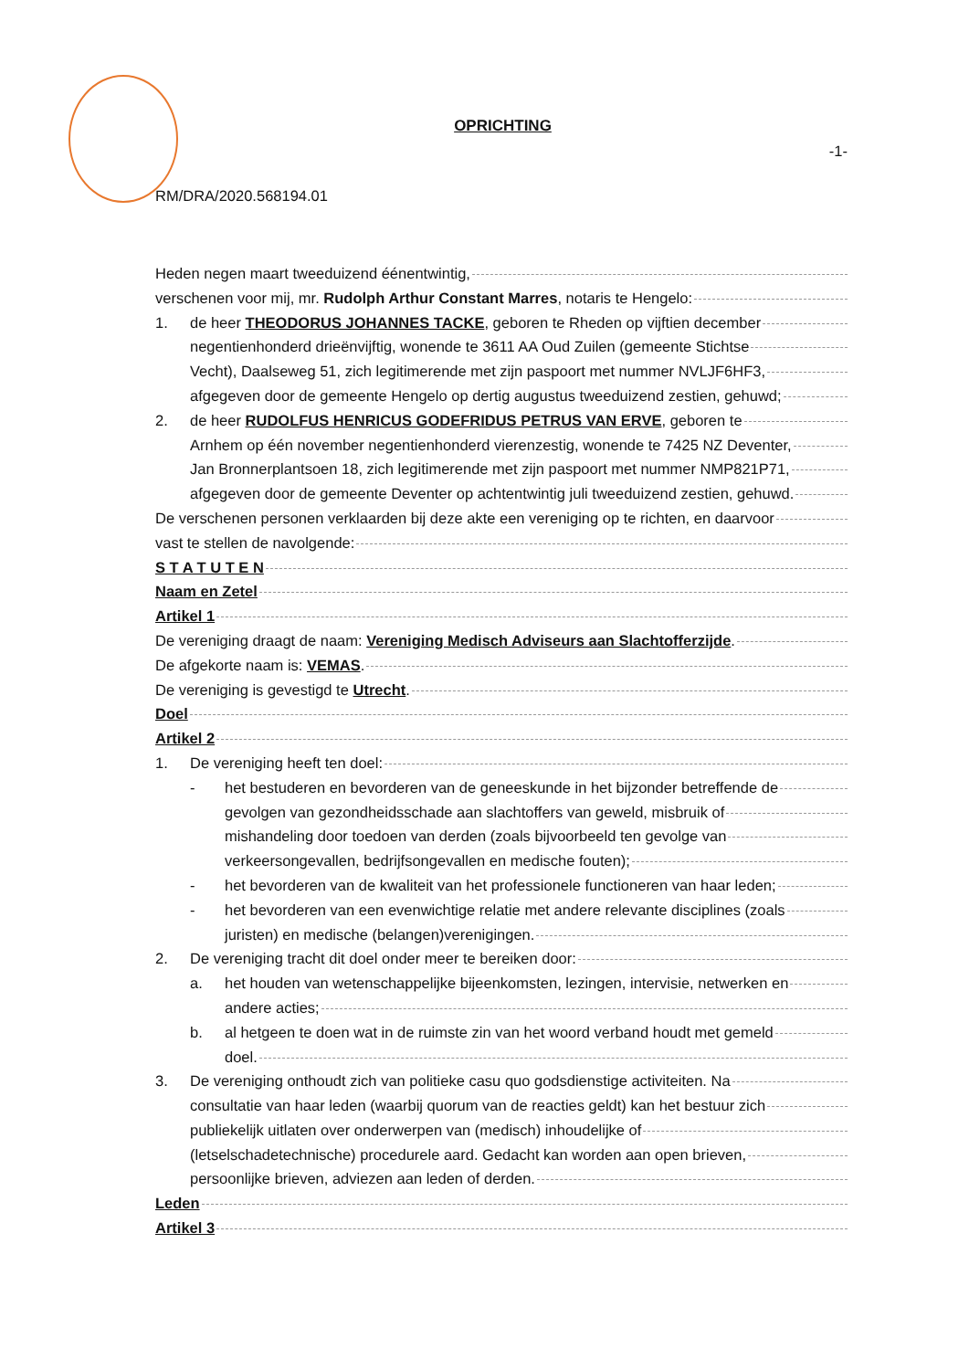OPRICHTING
-1-
RM/DRA/2020.568194.01
Heden negen maart tweeduizend éénentwintig,
verschenen voor mij, mr. Rudolph Arthur Constant Marres, notaris te Hengelo:
1. de heer THEODORUS JOHANNES TACKE, geboren te Rheden op vijftien december
negentienhonderd drieënvijftig, wonende te 3611 AA Oud Zuilen (gemeente Stichtse
Vecht), Daalseweg 51, zich legitimerende met zijn paspoort met nummer NVLJF6HF3,
afgegeven door de gemeente Hengelo op dertig augustus tweeduizend zestien, gehuwd;
2. de heer RUDOLFUS HENRICUS GODEFRIDUS PETRUS VAN ERVE, geboren te
Arnhem op één november negentienhonderd vierenzestig, wonende te 7425 NZ Deventer,
Jan Bronnerplantsoen 18, zich legitimerende met zijn paspoort met nummer NMP821P71,
afgegeven door de gemeente Deventer op achtentwintig juli tweeduizend zestien, gehuwd.
De verschenen personen verklaarden bij deze akte een vereniging op te richten, en daarvoor
vast te stellen de navolgende:
S T A T U T E N
Naam en Zetel
Artikel 1
De vereniging draagt de naam: Vereniging Medisch Adviseurs aan Slachtofferzijde.
De afgekorte naam is: VEMAS.
De vereniging is gevestigd te Utrecht.
Doel
Artikel 2
1. De vereniging heeft ten doel:
- het bestuderen en bevorderen van de geneeskunde in het bijzonder betreffende de
gevolgen van gezondheidsschade aan slachtoffers van geweld, misbruik of
mishandeling door toedoen van derden (zoals bijvoorbeeld ten gevolge van
verkeersongevallen, bedrijfsongevallen en medische fouten);
- het bevorderen van de kwaliteit van het professionele functioneren van haar leden;
- het bevorderen van een evenwichtige relatie met andere relevante disciplines (zoals
juristen) en medische (belangen)verenigingen.
2. De vereniging tracht dit doel onder meer te bereiken door:
a. het houden van wetenschappelijke bijeenkomsten, lezingen, intervisie, netwerken en
andere acties;
b. al hetgeen te doen wat in de ruimste zin van het woord verband houdt met gemeld
doel.
3. De vereniging onthoudt zich van politieke casu quo godsdienstige activiteiten. Na
consultatie van haar leden (waarbij quorum van de reacties geldt) kan het bestuur zich
publiekelijk uitlaten over onderwerpen van (medisch) inhoudelijke of
(letselschadetechnische) procedurele aard. Gedacht kan worden aan open brieven,
persoonlijke brieven, adviezen aan leden of derden.
Leden
Artikel 3